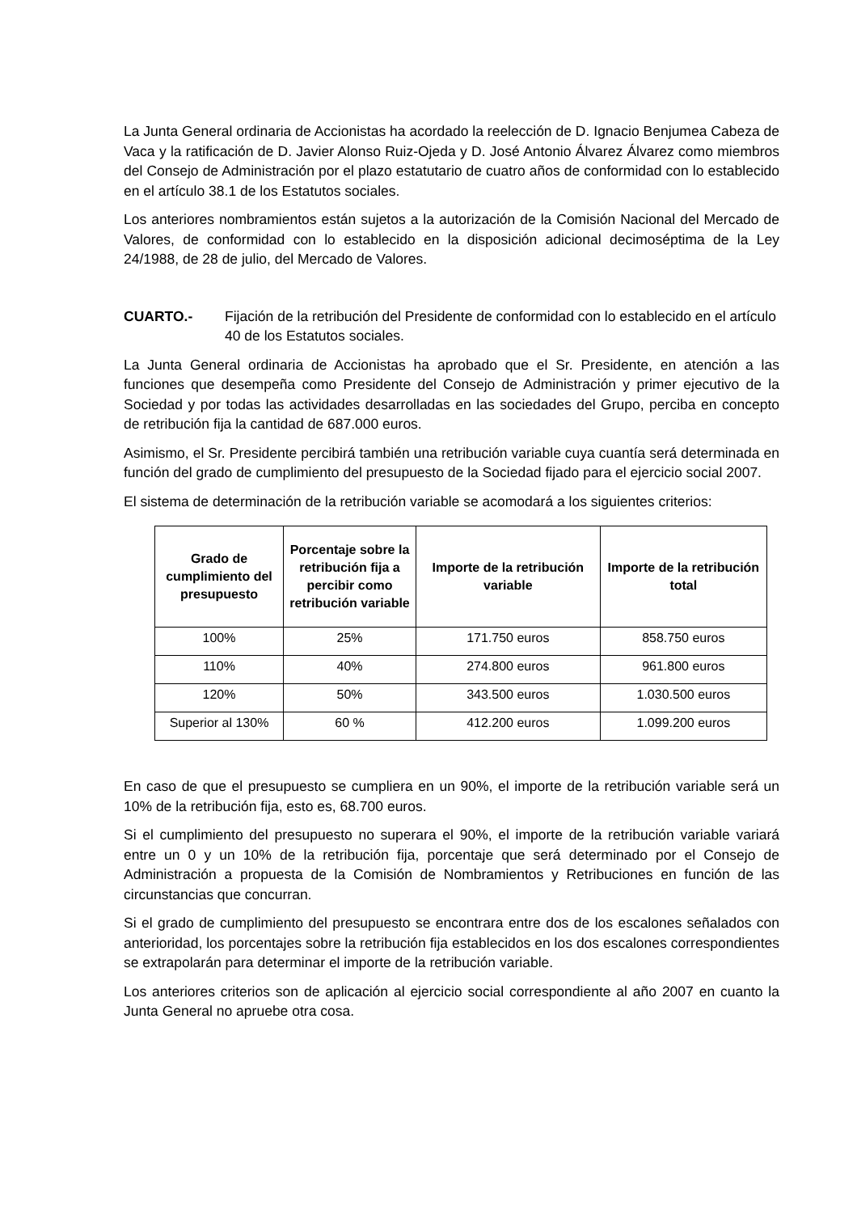La Junta General ordinaria de Accionistas ha acordado la reelección de D. Ignacio Benjumea Cabeza de Vaca y la ratificación de D. Javier Alonso Ruiz-Ojeda y D. José Antonio Álvarez Álvarez como miembros del Consejo de Administración por el plazo estatutario de cuatro años de conformidad con lo establecido en el artículo 38.1 de los Estatutos sociales.
Los anteriores nombramientos están sujetos a la autorización de la Comisión Nacional del Mercado de Valores, de conformidad con lo establecido en la disposición adicional decimoséptima de la Ley 24/1988, de 28 de julio, del Mercado de Valores.
CUARTO.- Fijación de la retribución del Presidente de conformidad con lo establecido en el artículo 40 de los Estatutos sociales.
La Junta General ordinaria de Accionistas ha aprobado que el Sr. Presidente, en atención a las funciones que desempeña como Presidente del Consejo de Administración y primer ejecutivo de la Sociedad y por todas las actividades desarrolladas en las sociedades del Grupo, perciba en concepto de retribución fija la cantidad de 687.000 euros.
Asimismo, el Sr. Presidente percibirá también una retribución variable cuya cuantía será determinada en función del grado de cumplimiento del presupuesto de la Sociedad fijado para el ejercicio social 2007.
El sistema de determinación de la retribución variable se acomodará a los siguientes criterios:
| Grado de cumplimiento del presupuesto | Porcentaje sobre la retribución fija a percibir como retribución variable | Importe de la retribución variable | Importe de la retribución total |
| --- | --- | --- | --- |
| 100% | 25% | 171.750 euros | 858.750 euros |
| 110% | 40% | 274.800 euros | 961.800 euros |
| 120% | 50% | 343.500 euros | 1.030.500 euros |
| Superior al 130% | 60 % | 412.200 euros | 1.099.200 euros |
En caso de que el presupuesto se cumpliera en un 90%, el importe de la retribución variable será un 10% de la retribución fija, esto es, 68.700 euros.
Si el cumplimiento del presupuesto no superara el 90%, el importe de la retribución variable variará entre un 0 y un 10% de la retribución fija, porcentaje que será determinado por el Consejo de Administración a propuesta de la Comisión de Nombramientos y Retribuciones en función de las circunstancias que concurran.
Si el grado de cumplimiento del presupuesto se encontrara entre dos de los escalones señalados con anterioridad, los porcentajes sobre la retribución fija establecidos en los dos escalones correspondientes se extrapolarán para determinar el importe de la retribución variable.
Los anteriores criterios son de aplicación al ejercicio social correspondiente al año 2007 en cuanto la Junta General no apruebe otra cosa.